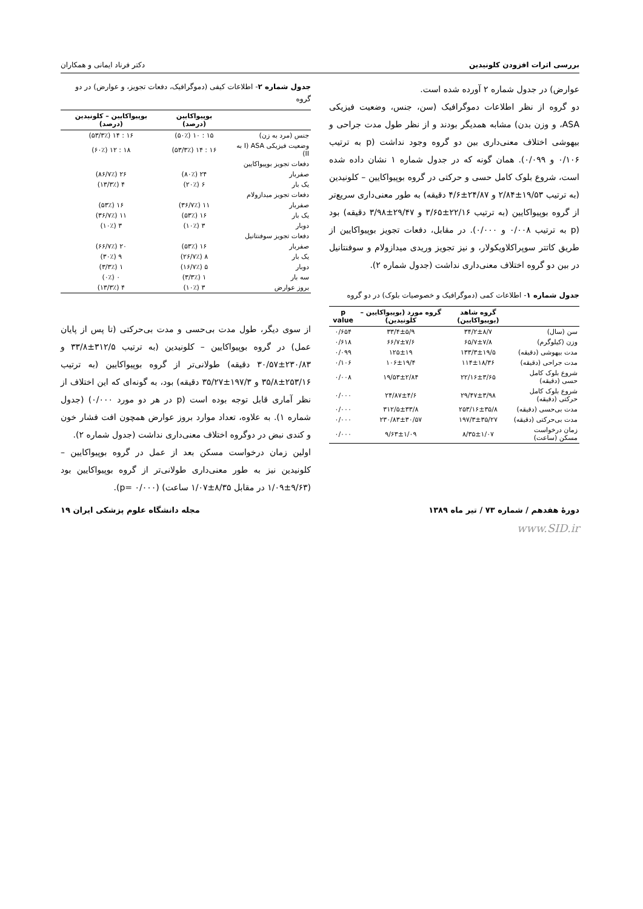بررسی اثرات افزودن کلونیدین دکتر فرناد ایمانی و همکاران
عوارض) در جدول شماره ۲ آورده شده است.
دو گروه از نظر اطلاعات دموگرافیک (سن، جنس، وضعیت فیزیکی ASA، و وزن بدن) مشابه همدیگر بودند و از نظر طول مدت جراحی و بیهوشی اختلاف معنی‌داری بین دو گروه وجود نداشت (p به ترتیب ۰/۱۰۶ و ۰/۰۹۹). همان گونه که در جدول شماره ۱ نشان داده شده است، شروع بلوک کامل حسی و حرکتی در گروه بوپیواکایین – کلونیدین (به ترتیب ۱۹/۵۳±۲/۸۴ و ۲۴/۸۷±۴/۶ دقیقه) به طور معنی‌داری سریع‌تر از گروه بوپیواکایین (به ترتیب ۲۲/۱۶±۳/۶۵ و ۲۹/۴۷±۳/۹۸ دقیقه) بود (p به ترتیب ۰/۰۰۸ و ۰/۰۰۰). در مقابل، دفعات تجویز بوپیواکایین از طریق کاتتر سوپراکلاویکولار، و نیز تجویز وریدی میدازولام و سوفنتانیل در بین دو گروه اختلاف معنی‌داری نداشت (جدول شماره ۲).
جدول شماره ۱- اطلاعات کمی (دموگرافیک و خصوصیات بلوک) در دو گروه
| | گروه شاهد (بوپیواکایین) | گروه مورد (بوپیواکایین – کلونیدین) | p value |
| --- | --- | --- | --- |
| سن (سال) | ۳۴/۲±۸/۷ | ۳۳/۴±۵/۹ | ۰/۶۵۴ |
| وزن (کیلوگرم) | ۶۵/۷±۷/۸ | ۶۶/۷±۷/۶ | ۰/۶۱۸ |
| مدت بیهوشی (دقیقه) | ۱۳۳/۳±۱۹/۵ | ۱۲۵±۱۹ | ۰/۰۹۹ |
| مدت جراحی (دقیقه) | ۱۱۴±۱۸/۳۶ | ۱۰۶±۱۹/۴ | ۰/۱۰۶ |
| شروع بلوک کامل حسی (دقیقه) | ۲۲/۱۶±۳/۶۵ | ۱۹/۵۳±۲/۸۴ | ۰/۰۰۸ |
| شروع بلوک کامل حرکتی (دقیقه) | ۲۹/۴۷±۳/۹۸ | ۲۴/۸۷±۴/۶ | ۰/۰۰۰ |
| مدت بی‌حسی (دقیقه) | ۲۵۳/۱۶±۳۵/۸ | ۳۱۲/۵±۳۳/۸ | ۰/۰۰۰ |
| مدت بی‌حرکتی (دقیقه) | ۱۹۷/۳±۳۵/۲۷ | ۲۳۰/۸۳±۳۰/۵۷ | ۰/۰۰۰ |
| زمان درخواست مسکن (ساعت) | ۸/۳۵±۱/۰۷ | ۹/۶۳±۱/۰۹ | ۰/۰۰۰ |
جدول شماره ۲- اطلاعات کیفی (دموگرافیک، دفعات تجویز، و عوارض) در دو گروه
| | بوپیواکایین (درصد) | بوپیواکایین – کلونیدین (درصد) |
| --- | --- | --- |
| جنس (مرد به زن) | ۱۵ : ۱۰ (۵۰٪) | ۱۶ : ۱۴ (۵۳/۳٪) |
| وضعیت فیزیکی ASA (I به II) | ۱۶ : ۱۴ (۵۳/۳٪) | ۱۸ : ۱۲ (۶۰٪) |
| دفعات تجویز بوپیواکایین | | |
| صفربار | ۲۴ (۸۰٪) | ۲۶ (۸۶/۷٪) |
| یک بار | ۶ (۲۰٪) | ۴ (۱۳/۳٪) |
| دفعات تجویز میدازولام | | |
| صفربار | ۱۱ (۳۶/۷٪) | ۱۶ (۵۳٪) |
| یک بار | ۱۶ (۵۳٪) | ۱۱ (۳۶/۷٪) |
| دوبار | ۳ (۱۰٪) | ۳ (۱۰٪) |
| دفعات تجویز سوفنتانیل | | |
| صفربار | ۱۶ (۵۳٪) | ۲۰ (۶۶/۷٪) |
| یک بار | ۸ (۲۶/۷٪) | ۹ (۳۰٪) |
| دوبار | ۵ (۱۶/۷٪) | ۱ (۳/۳٪) |
| سه بار | ۱ (۳/۳٪) | ۰ (۰٪) |
| بروز عوارض | ۳ (۱۰٪) | ۴ (۱۳/۳٪) |
از سوی دیگر، طول مدت بی‌حسی و مدت بی‌حرکتی (تا پس از پایان عمل) در گروه بوپیواکایین – کلونیدین (به ترتیب ۳۱۲/۵±۳۳/۸ و ۲۳۰/۸۳±۳۰/۵۷ دقیقه) طولانی‌تر از گروه بوپیواکایین (به ترتیب ۲۵۳/۱۶±۳۵/۸ و ۱۹۷/۳±۳۵/۲۷ دقیقه) بود، به گونه‌ای که این اختلاف از نظر آماری قابل توجه بوده است (p در هر دو مورد ۰/۰۰۰) (جدول شماره ۱). به علاوه، تعداد موارد بروز عوارض همچون افت فشار خون و کندی نبض در دوگروه اختلاف معنی‌داری نداشت (جدول شماره ۲).
اولین زمان درخواست مسکن بعد از عمل در گروه بوپیواکایین – کلونیدین نیز به طور معنی‌داری طولانی‌تر از گروه بوپیواکایین بود (۹/۶۳±۱/۰۹ در مقابل ۸/۳۵±۱/۰۷ ساعت) (p= ۰/۰۰۰).
دورهٔ هفدهم / شماره ۷۳ / تیر ماه ۱۳۸۹ مجله دانشگاه علوم پزشکی ایران ۱۹
www.SID.ir